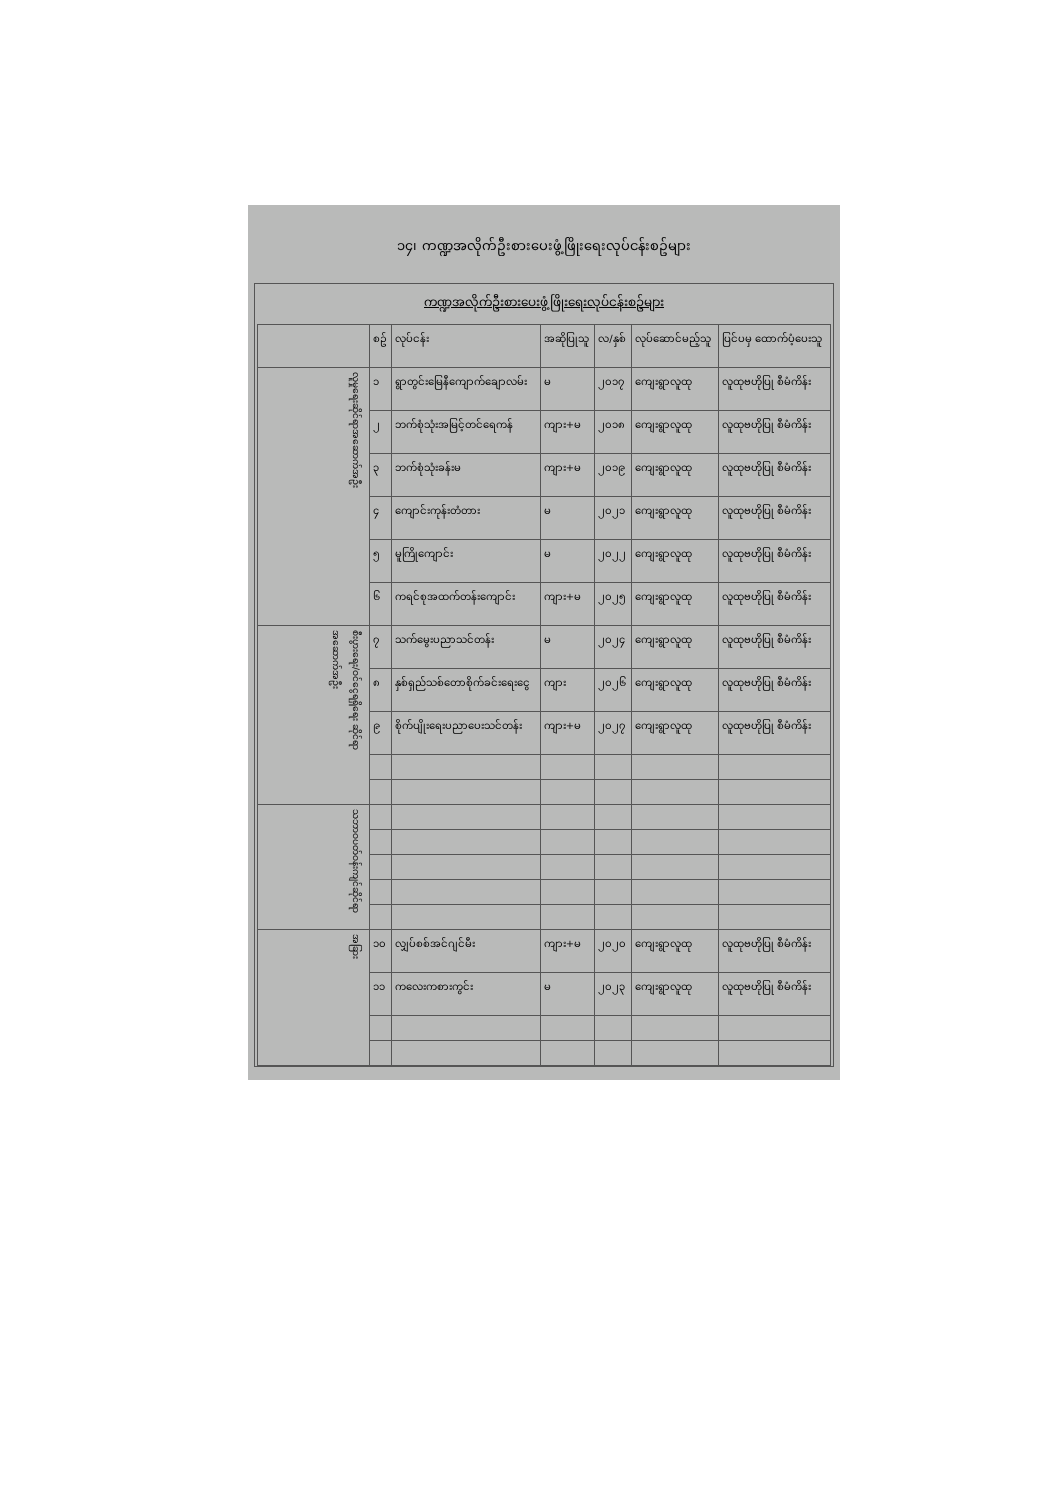၁၄၊ ကဏ္ဍအလိုက်ဦးစားပေးဖွံ့ဖြိုးရေးလုပ်ငန်းစဥ်များ
ကဏ္ဍအလိုက်ဦးစားပေးဖွံ့ဖြိုးရေးလုပ်ငန်းစဥ်များ
| | စဥ် | လုပ်ငန်း | အဆိုပြုသူ | လ/နှစ် | လုပ်ဆောင်မည့်သူ | ပြင်ပမှ ထောက်ပံ့ပေးသူ |
| --- | --- | --- | --- | --- | --- | --- |
| လူမှုရေးဆိုင်ရာအဆောက်အဦး | ၁ | ရွာတွင်းမြေနီကျောက်ချောလမ်း | မ | ၂၀၁၇ | ကျေးရွာလူထု | လူထုဗဟိုပြု စီမံကိန်း |
| | ၂ | ဘက်စုံသုံးအမြင့်တင်ရေကန် | ကျား+မ | ၂၀၁၈ | ကျေးရွာလူထု | လူထုဗဟိုပြု စီမံကိန်း |
| | ၃ | ဘက်စုံသုံးခန်းမ | ကျား+မ | ၂၀၁၉ | ကျေးရွာလူထု | လူထုဗဟိုပြု စီမံကိန်း |
| | ၄ | ကျောင်းကုန်းတံတား | မ | ၂၀၂၁ | ကျေးရွာလူထု | လူထုဗဟိုပြု စီမံကိန်း |
| | ၅ | မူကြိုကျောင်း | မ | ၂၀၂၂ | ကျေးရွာလူထု | လူထုဗဟိုပြု စီမံကိန်း |
| | ၆ | ကရင်စုအထက်တန်းကျောင်း | ကျား+မ | ၂၀၂၅ | ကျေးရွာလူထု | လူထုဗဟိုပြု စီမံကိန်း |
| စီးပွားရေး/ဝင်ငွေရရှိရေး ဆိုင်ရာအဆောက်အဦး | ၇ | သက်မွေးပညာသင်တန်း | မ | ၂၀၂၄ | ကျေးရွာလူထု | လူထုဗဟိုပြု စီမံကိန်း |
| | ၈ | နှစ်ရှည်သစ်တောစိုက်ခင်းရေးငွေ | ကျား | ၂၀၂၆ | ကျေးရွာလူထု | လူထုဗဟိုပြု စီမံကိန်း |
| | ၉ | စိုက်ပျိုးရေးပညာပေးသင်တန်း | ကျား+မ | ၂၀၂၇ | ကျေးရွာလူထု | လူထုဗဟိုပြု စီမံကိန်း |
| သဘာဝပတ်ဝန်းကျင်ဆိုင်ရာ | | | | | | |
| အခြား | ၁၀ | လျှပ်စစ်အင်ဂျင်မီး | ကျား+မ | ၂၀၂၀ | ကျေးရွာလူထု | လူထုဗဟိုပြု စီမံကိန်း |
| | ၁၁ | ကလေးကစားကွင်း | မ | ၂၀၂၃ | ကျေးရွာလူထု | လူထုဗဟိုပြု စီမံကိန်း |